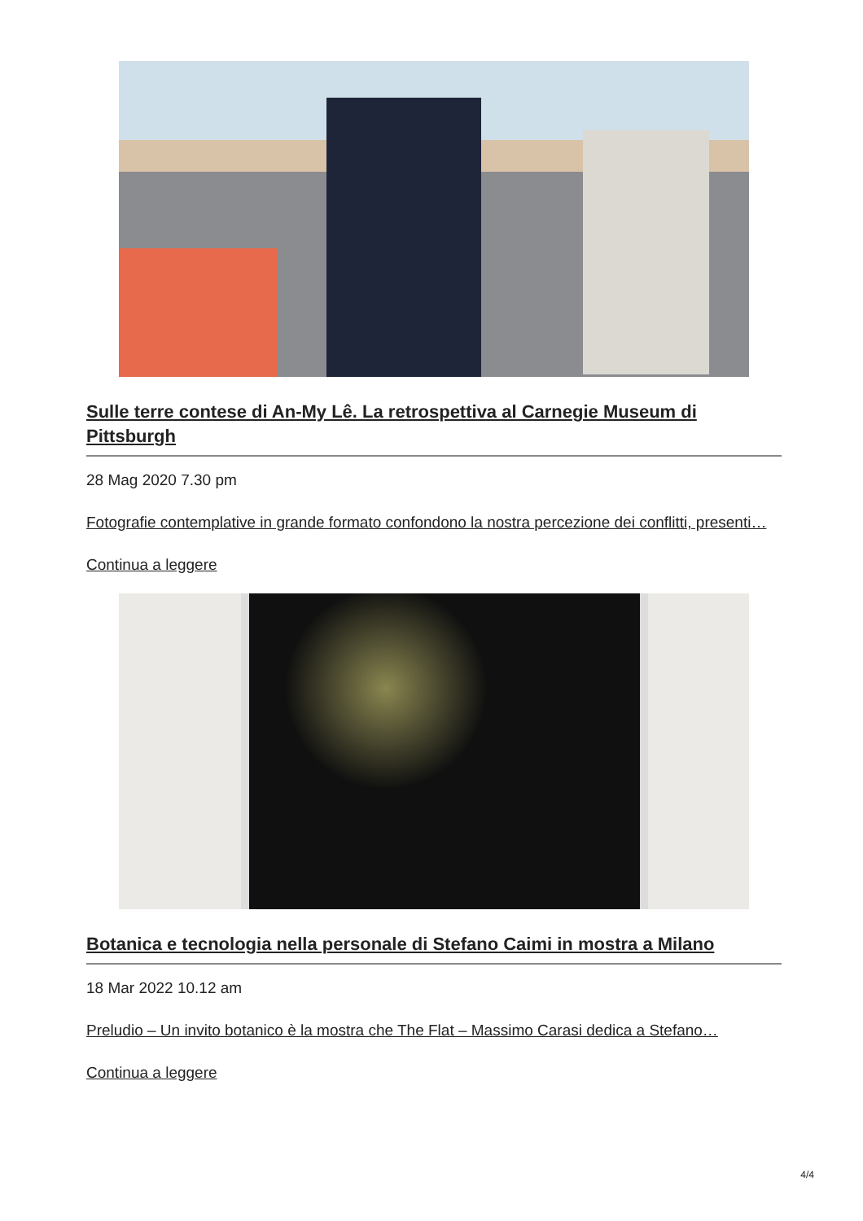Sulle terre contese di An-My Lê. La retrospettiva al Carnegie Museum di Pittsburgh
28 Mag 2020 7.30 pm
Fotografie contemplative in grande formato confondono la nostra percezione dei conflitti, presenti…
Continua a leggere
Botanica e tecnologia nella personale di Stefano Caimi in mostra a Milano
18 Mar 2022 10.12 am
Preludio – Un invito botanico è la mostra che The Flat – Massimo Carasi dedica a Stefano…
Continua a leggere
4/4